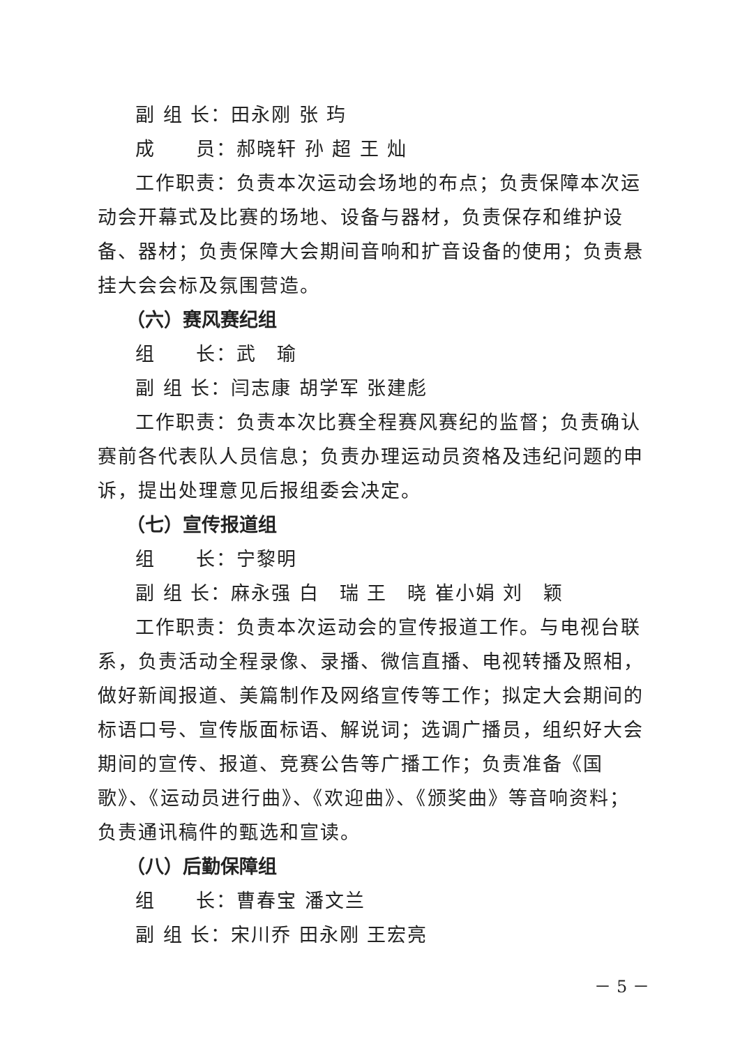副 组 长：田永刚 张 玙
成　　员：郝晓轩 孙 超 王 灿
工作职责：负责本次运动会场地的布点；负责保障本次运动会开幕式及比赛的场地、设备与器材，负责保存和维护设备、器材；负责保障大会期间音响和扩音设备的使用；负责悬挂大会会标及氛围营造。
（六）赛风赛纪组
组　　长：武　瑜
副 组 长：闫志康 胡学军 张建彪
工作职责：负责本次比赛全程赛风赛纪的监督；负责确认赛前各代表队人员信息；负责办理运动员资格及违纪问题的申诉，提出处理意见后报组委会决定。
（七）宣传报道组
组　　长：宁黎明
副 组 长：麻永强 白　瑞 王　晓 崔小娟 刘　颖
工作职责：负责本次运动会的宣传报道工作。与电视台联系，负责活动全程录像、录播、微信直播、电视转播及照相，做好新闻报道、美篇制作及网络宣传等工作；拟定大会期间的标语口号、宣传版面标语、解说词；选调广播员，组织好大会期间的宣传、报道、竞赛公告等广播工作；负责准备《国歌》、《运动员进行曲》、《欢迎曲》、《颁奖曲》等音响资料；负责通讯稿件的甄选和宣读。
（八）后勤保障组
组　　长：曹春宝 潘文兰
副 组 长：宋川乔 田永刚 王宏亮
－ 5 －